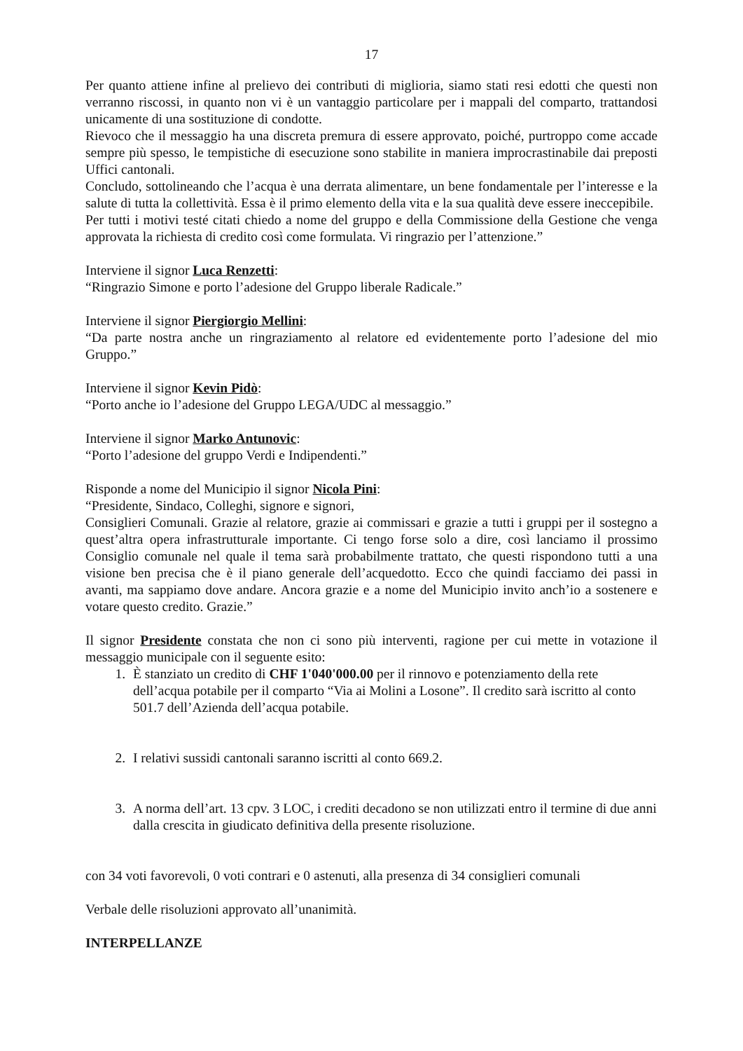17
Per quanto attiene infine al prelievo dei contributi di miglioria, siamo stati resi edotti che questi non verranno riscossi, in quanto non vi è un vantaggio particolare per i mappali del comparto, trattandosi unicamente di una sostituzione di condotte.
Rievoco che il messaggio ha una discreta premura di essere approvato, poiché, purtroppo come accade sempre più spesso, le tempistiche di esecuzione sono stabilite in maniera improcrastinabile dai preposti Uffici cantonali.
Concludo, sottolineando che l’acqua è una derrata alimentare, un bene fondamentale per l’interesse e la salute di tutta la collettività. Essa è il primo elemento della vita e la sua qualità deve essere ineccepibile.
Per tutti i motivi testé citati chiedo a nome del gruppo e della Commissione della Gestione che venga approvata la richiesta di credito così come formulata. Vi ringrazio per l’attenzione.”
Interviene il signor Luca Renzetti:
“Ringrazio Simone e porto l’adesione del Gruppo liberale Radicale.”
Interviene il signor Piergiorgio Mellini:
“Da parte nostra anche un ringraziamento al relatore ed evidentemente porto l’adesione del mio Gruppo.”
Interviene il signor Kevin Pidò:
“Porto anche io l’adesione del Gruppo LEGA/UDC al messaggio.”
Interviene il signor Marko Antunovic:
“Porto l’adesione del gruppo Verdi e Indipendenti.”
Risponde a nome del Municipio il signor Nicola Pini:
“Presidente, Sindaco, Colleghi, signore e signori,
Consiglieri Comunali. Grazie al relatore, grazie ai commissari e grazie a tutti i gruppi per il sostegno a quest’altra opera infrastrutturale importante. Ci tengo forse solo a dire, così lanciamo il prossimo Consiglio comunale nel quale il tema sarà probabilmente trattato, che questi rispondono tutti a una visione ben precisa che è il piano generale dell’acquedotto. Ecco che quindi facciamo dei passi in avanti, ma sappiamo dove andare. Ancora grazie e a nome del Municipio invito anch’io a sostenere e votare questo credito. Grazie.”
Il signor Presidente constata che non ci sono più interventi, ragione per cui mette in votazione il messaggio municipale con il seguente esito:
1. È stanziato un credito di CHF 1'040'000.00 per il rinnovo e potenziamento della rete dell’acqua potabile per il comparto “Via ai Molini a Losone”. Il credito sarà iscritto al conto 501.7 dell’Azienda dell’acqua potabile.
2. I relativi sussidi cantonali saranno iscritti al conto 669.2.
3. A norma dell’art. 13 cpv. 3 LOC, i crediti decadono se non utilizzati entro il termine di due anni dalla crescita in giudicato definitiva della presente risoluzione.
con 34 voti favorevoli, 0 voti contrari e 0 astenuti, alla presenza di 34 consiglieri comunali
Verbale delle risoluzioni approvato all’unanimità.
INTERPELLANZE